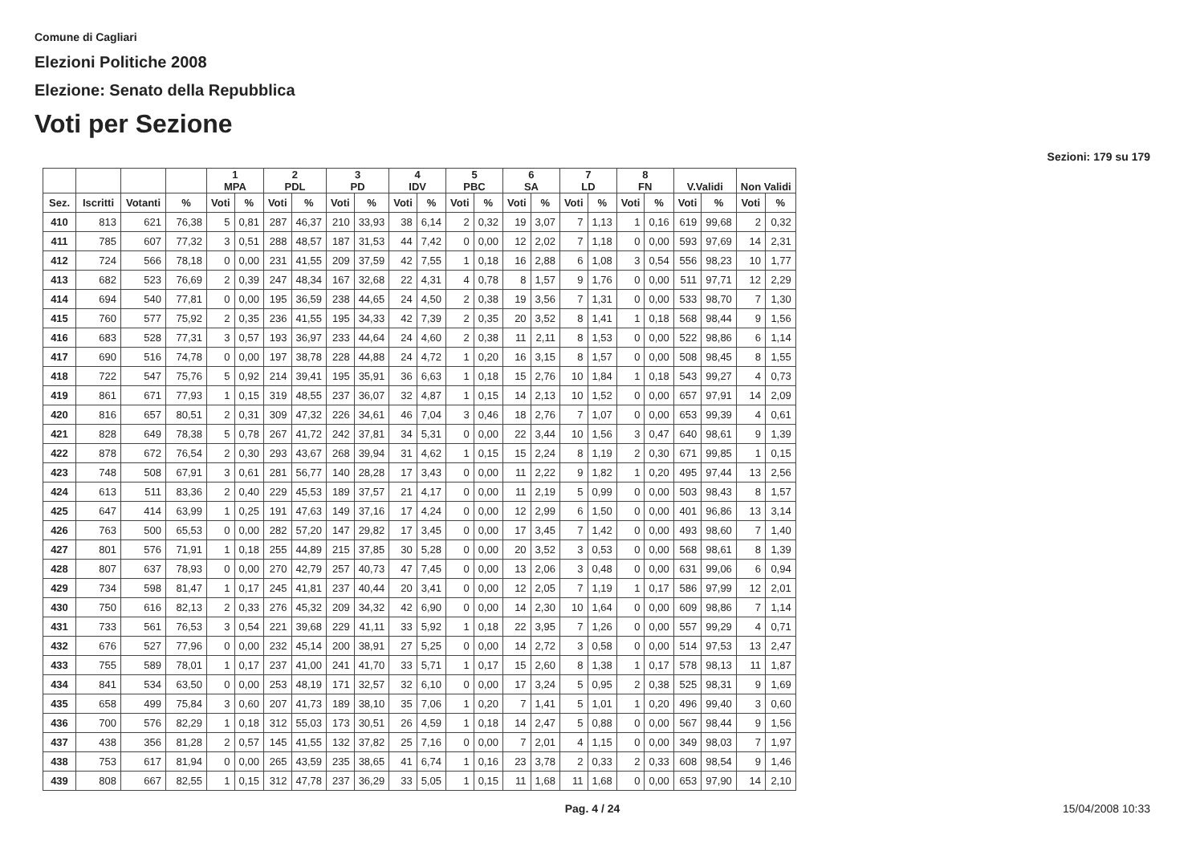Comune di Cagliari
Elezioni Politiche 2008
Elezione: Senato della Repubblica
Voti per Sezione
Sezioni: 179 su 179
| | | | | 1 MPA | | 2 PDL | | 3 PD | | 4 IDV | | 5 PBC | | 6 SA | | 7 LD | | 8 FN | | V.Validi | | Non Validi | |
| --- | --- | --- | --- | --- | --- | --- | --- | --- | --- | --- | --- | --- | --- | --- | --- | --- | --- | --- | --- | --- | --- | --- | --- |
| Sez. | Iscritti | Votanti | % | Voti | % | Voti | % | Voti | % | Voti | % | Voti | % | Voti | % | Voti | % | Voti | % | Voti | % | Voti | % |
| 410 | 813 | 621 | 76,38 | 5 | 0,81 | 287 | 46,37 | 210 | 33,93 | 38 | 6,14 | 2 | 0,32 | 19 | 3,07 | 7 | 1,13 | 1 | 0,16 | 619 | 99,68 | 2 | 0,32 |
| 411 | 785 | 607 | 77,32 | 3 | 0,51 | 288 | 48,57 | 187 | 31,53 | 44 | 7,42 | 0 | 0,00 | 12 | 2,02 | 7 | 1,18 | 0 | 0,00 | 593 | 97,69 | 14 | 2,31 |
| 412 | 724 | 566 | 78,18 | 0 | 0,00 | 231 | 41,55 | 209 | 37,59 | 42 | 7,55 | 1 | 0,18 | 16 | 2,88 | 6 | 1,08 | 3 | 0,54 | 556 | 98,23 | 10 | 1,77 |
| 413 | 682 | 523 | 76,69 | 2 | 0,39 | 247 | 48,34 | 167 | 32,68 | 22 | 4,31 | 4 | 0,78 | 8 | 1,57 | 9 | 1,76 | 0 | 0,00 | 511 | 97,71 | 12 | 2,29 |
| 414 | 694 | 540 | 77,81 | 0 | 0,00 | 195 | 36,59 | 238 | 44,65 | 24 | 4,50 | 2 | 0,38 | 19 | 3,56 | 7 | 1,31 | 0 | 0,00 | 533 | 98,70 | 7 | 1,30 |
| 415 | 760 | 577 | 75,92 | 2 | 0,35 | 236 | 41,55 | 195 | 34,33 | 42 | 7,39 | 2 | 0,35 | 20 | 3,52 | 8 | 1,41 | 1 | 0,18 | 568 | 98,44 | 9 | 1,56 |
| 416 | 683 | 528 | 77,31 | 3 | 0,57 | 193 | 36,97 | 233 | 44,64 | 24 | 4,60 | 2 | 0,38 | 11 | 2,11 | 8 | 1,53 | 0 | 0,00 | 522 | 98,86 | 6 | 1,14 |
| 417 | 690 | 516 | 74,78 | 0 | 0,00 | 197 | 38,78 | 228 | 44,88 | 24 | 4,72 | 1 | 0,20 | 16 | 3,15 | 8 | 1,57 | 0 | 0,00 | 508 | 98,45 | 8 | 1,55 |
| 418 | 722 | 547 | 75,76 | 5 | 0,92 | 214 | 39,41 | 195 | 35,91 | 36 | 6,63 | 1 | 0,18 | 15 | 2,76 | 10 | 1,84 | 1 | 0,18 | 543 | 99,27 | 4 | 0,73 |
| 419 | 861 | 671 | 77,93 | 1 | 0,15 | 319 | 48,55 | 237 | 36,07 | 32 | 4,87 | 1 | 0,15 | 14 | 2,13 | 10 | 1,52 | 0 | 0,00 | 657 | 97,91 | 14 | 2,09 |
| 420 | 816 | 657 | 80,51 | 2 | 0,31 | 309 | 47,32 | 226 | 34,61 | 46 | 7,04 | 3 | 0,46 | 18 | 2,76 | 7 | 1,07 | 0 | 0,00 | 653 | 99,39 | 4 | 0,61 |
| 421 | 828 | 649 | 78,38 | 5 | 0,78 | 267 | 41,72 | 242 | 37,81 | 34 | 5,31 | 0 | 0,00 | 22 | 3,44 | 10 | 1,56 | 3 | 0,47 | 640 | 98,61 | 9 | 1,39 |
| 422 | 878 | 672 | 76,54 | 2 | 0,30 | 293 | 43,67 | 268 | 39,94 | 31 | 4,62 | 1 | 0,15 | 15 | 2,24 | 8 | 1,19 | 2 | 0,30 | 671 | 99,85 | 1 | 0,15 |
| 423 | 748 | 508 | 67,91 | 3 | 0,61 | 281 | 56,77 | 140 | 28,28 | 17 | 3,43 | 0 | 0,00 | 11 | 2,22 | 9 | 1,82 | 1 | 0,20 | 495 | 97,44 | 13 | 2,56 |
| 424 | 613 | 511 | 83,36 | 2 | 0,40 | 229 | 45,53 | 189 | 37,57 | 21 | 4,17 | 0 | 0,00 | 11 | 2,19 | 5 | 0,99 | 0 | 0,00 | 503 | 98,43 | 8 | 1,57 |
| 425 | 647 | 414 | 63,99 | 1 | 0,25 | 191 | 47,63 | 149 | 37,16 | 17 | 4,24 | 0 | 0,00 | 12 | 2,99 | 6 | 1,50 | 0 | 0,00 | 401 | 96,86 | 13 | 3,14 |
| 426 | 763 | 500 | 65,53 | 0 | 0,00 | 282 | 57,20 | 147 | 29,82 | 17 | 3,45 | 0 | 0,00 | 17 | 3,45 | 7 | 1,42 | 0 | 0,00 | 493 | 98,60 | 7 | 1,40 |
| 427 | 801 | 576 | 71,91 | 1 | 0,18 | 255 | 44,89 | 215 | 37,85 | 30 | 5,28 | 0 | 0,00 | 20 | 3,52 | 3 | 0,53 | 0 | 0,00 | 568 | 98,61 | 8 | 1,39 |
| 428 | 807 | 637 | 78,93 | 0 | 0,00 | 270 | 42,79 | 257 | 40,73 | 47 | 7,45 | 0 | 0,00 | 13 | 2,06 | 3 | 0,48 | 0 | 0,00 | 631 | 99,06 | 6 | 0,94 |
| 429 | 734 | 598 | 81,47 | 1 | 0,17 | 245 | 41,81 | 237 | 40,44 | 20 | 3,41 | 0 | 0,00 | 12 | 2,05 | 7 | 1,19 | 1 | 0,17 | 586 | 97,99 | 12 | 2,01 |
| 430 | 750 | 616 | 82,13 | 2 | 0,33 | 276 | 45,32 | 209 | 34,32 | 42 | 6,90 | 0 | 0,00 | 14 | 2,30 | 10 | 1,64 | 0 | 0,00 | 609 | 98,86 | 7 | 1,14 |
| 431 | 733 | 561 | 76,53 | 3 | 0,54 | 221 | 39,68 | 229 | 41,11 | 33 | 5,92 | 1 | 0,18 | 22 | 3,95 | 7 | 1,26 | 0 | 0,00 | 557 | 99,29 | 4 | 0,71 |
| 432 | 676 | 527 | 77,96 | 0 | 0,00 | 232 | 45,14 | 200 | 38,91 | 27 | 5,25 | 0 | 0,00 | 14 | 2,72 | 3 | 0,58 | 0 | 0,00 | 514 | 97,53 | 13 | 2,47 |
| 433 | 755 | 589 | 78,01 | 1 | 0,17 | 237 | 41,00 | 241 | 41,70 | 33 | 5,71 | 1 | 0,17 | 15 | 2,60 | 8 | 1,38 | 1 | 0,17 | 578 | 98,13 | 11 | 1,87 |
| 434 | 841 | 534 | 63,50 | 0 | 0,00 | 253 | 48,19 | 171 | 32,57 | 32 | 6,10 | 0 | 0,00 | 17 | 3,24 | 5 | 0,95 | 2 | 0,38 | 525 | 98,31 | 9 | 1,69 |
| 435 | 658 | 499 | 75,84 | 3 | 0,60 | 207 | 41,73 | 189 | 38,10 | 35 | 7,06 | 1 | 0,20 | 7 | 1,41 | 5 | 1,01 | 1 | 0,20 | 496 | 99,40 | 3 | 0,60 |
| 436 | 700 | 576 | 82,29 | 1 | 0,18 | 312 | 55,03 | 173 | 30,51 | 26 | 4,59 | 1 | 0,18 | 14 | 2,47 | 5 | 0,88 | 0 | 0,00 | 567 | 98,44 | 9 | 1,56 |
| 437 | 438 | 356 | 81,28 | 2 | 0,57 | 145 | 41,55 | 132 | 37,82 | 25 | 7,16 | 0 | 0,00 | 7 | 2,01 | 4 | 1,15 | 0 | 0,00 | 349 | 98,03 | 7 | 1,97 |
| 438 | 753 | 617 | 81,94 | 0 | 0,00 | 265 | 43,59 | 235 | 38,65 | 41 | 6,74 | 1 | 0,16 | 23 | 3,78 | 2 | 0,33 | 2 | 0,33 | 608 | 98,54 | 9 | 1,46 |
| 439 | 808 | 667 | 82,55 | 1 | 0,15 | 312 | 47,78 | 237 | 36,29 | 33 | 5,05 | 1 | 0,15 | 11 | 1,68 | 11 | 1,68 | 0 | 0,00 | 653 | 97,90 | 14 | 2,10 |
Pag. 4 / 24 15/04/2008 10:33